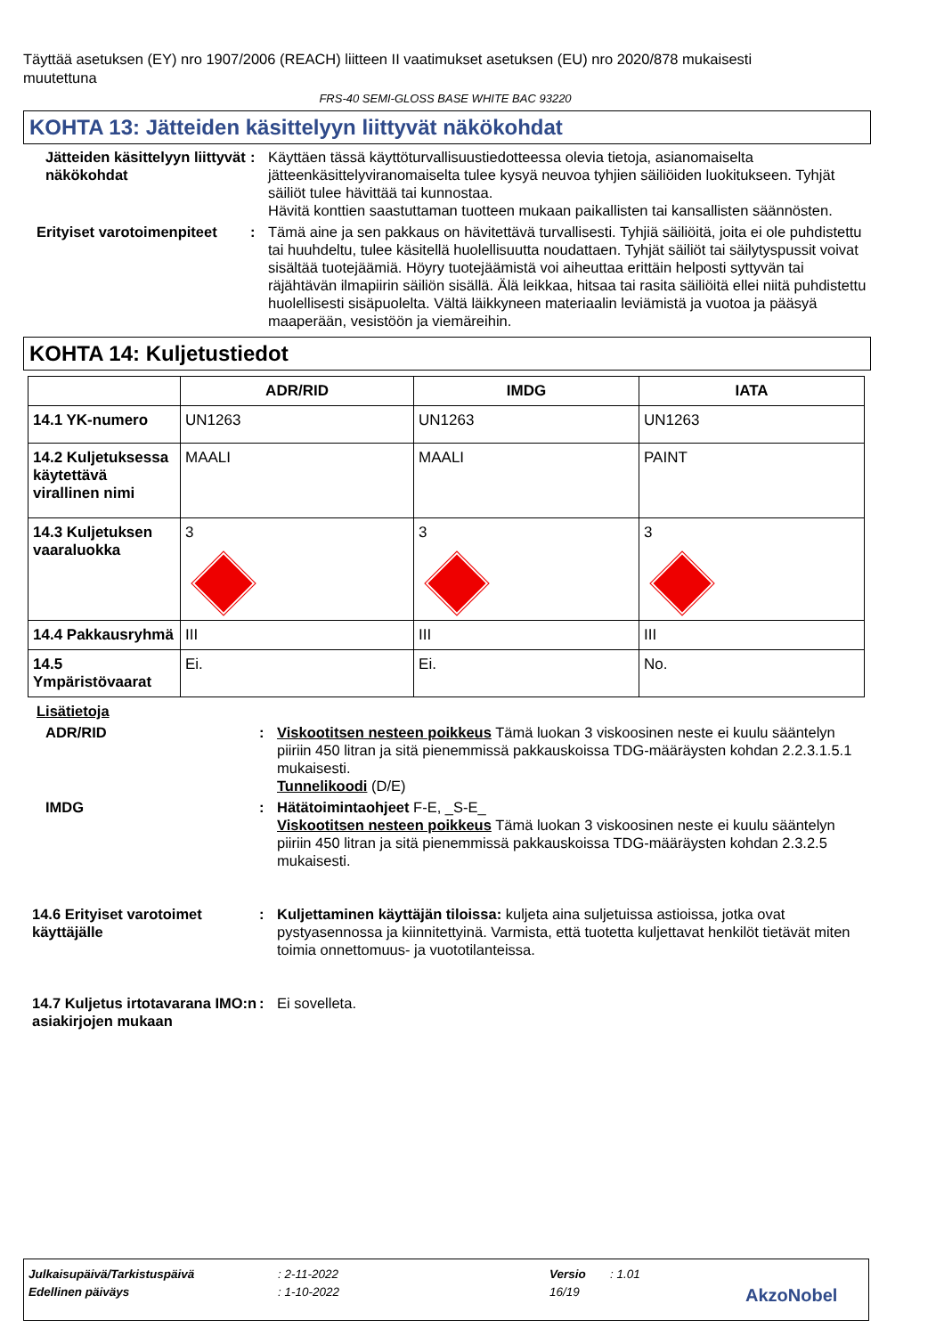Täyttää asetuksen (EY) nro 1907/2006 (REACH) liitteen II vaatimukset asetuksen (EU) nro 2020/878 mukaisesti muutettuna
FRS-40 SEMI-GLOSS BASE WHITE BAC 93220
KOHTA 13: Jätteiden käsittelyyn liittyvät näkökohdat
Jätteiden käsittelyyn liittyvät näkökohdat
: Käyttäen tässä käyttöturvallisuustiedotteessa olevia tietoja, asianomaiselta jätteenkäsittelyviranomaiselta tulee kysyä neuvoa tyhjien säiliöiden luokitukseen. Tyhjät säiliöt tulee hävittää tai kunnostaa.
Hävitä konttien saastuttaman tuotteen mukaan paikallisten tai kansallisten säännösten.
Erityiset varotoimenpiteet
: Tämä aine ja sen pakkaus on hävitettävä turvallisesti. Tyhjiä säiliöitä, joita ei ole puhdistettu tai huuhdeltu, tulee käsitellä huolellisuutta noudattaen. Tyhjät säiliöt tai säilytyspussit voivat sisältää tuotejäämiä. Höyry tuotejäämistä voi aiheuttaa erittäin helposti syttyvän tai räjähtävän ilmapiirin säiliön sisällä. Älä leikkaa, hitsaa tai rasita säiliöitä ellei niitä puhdistettu huolellisesti sisäpuolelta. Vältä läikkyneen materiaalin leviämistä ja vuotoa ja pääsyä maaperään, vesistöön ja viemäreihin.
KOHTA 14: Kuljetustiedot
| | ADR/RID | IMDG | IATA |
| --- | --- | --- | --- |
| 14.1 YK-numero | UN1263 | UN1263 | UN1263 |
| 14.2 Kuljetuksessa käytettävä virallinen nimi | MAALI | MAALI | PAINT |
| 14.3 Kuljetuksen vaaraluokka | 3 | 3 | 3 |
| 14.4 Pakkausryhmä | III | III | III |
| 14.5 Ympäristövaarat | Ei. | Ei. | No. |
Lisätietoja
ADR/RID : Viskootitsen nesteen poikkeus Tämä luokan 3 viskoosinen neste ei kuulu sääntelyn piiriin 450 litran ja sitä pienemmissä pakkauskoissa TDG-määräysten kohdan 2.2.3.1.5.1 mukaisesti.
Tunnelikoodi (D/E)
IMDG : Hätätoimintaohjeet F-E, _S-E_
Viskootitsen nesteen poikkeus Tämä luokan 3 viskoosinen neste ei kuulu sääntelyn piiriin 450 litran ja sitä pienemmissä pakkauskoissa TDG-määräysten kohdan 2.3.2.5 mukaisesti.
14.6 Erityiset varotoimet käyttäjälle
: Kuljettaminen käyttäjän tiloissa: kuljeta aina suljetuissa astioissa, jotka ovat pystyasennossa ja kiinnitettyinä. Varmista, että tuotetta kuljettavat henkilöt tietävät miten toimia onnettomuus- ja vuototilanteissa.
14.7 Kuljetus irtotavarana IMO:n asiakirjojen mukaan
: Ei sovelleta.
Julkaisupäivä/Tarkistuspäivä: 2-11-2022 Versio: 1.01
Edellinen päiväys: 1-10-2022 16/19 AkzoNobel